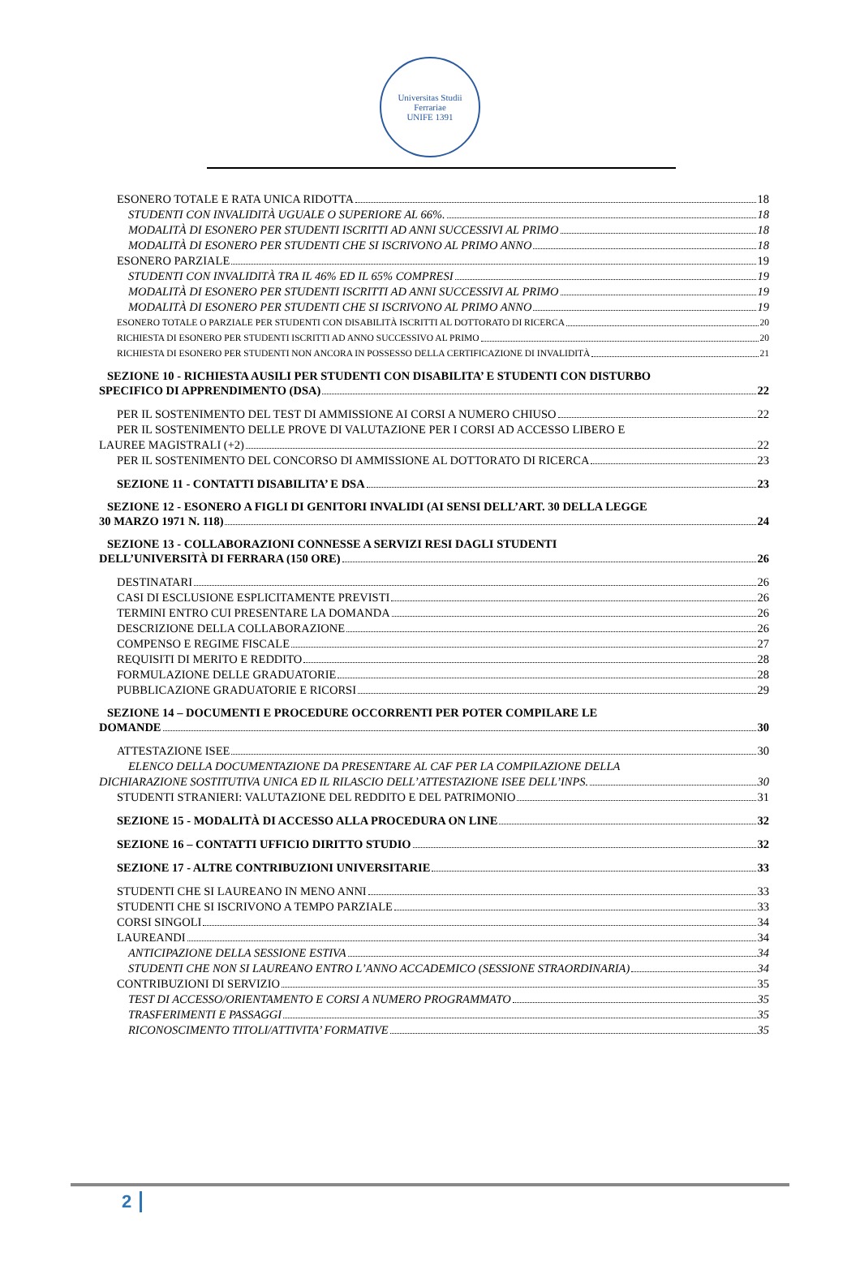Universitas Studii Ferrariae
UNIFE 1391
ESONERO TOTALE E RATA UNICA RIDOTTA 18
STUDENTI CON INVALIDITÀ UGUALE O SUPERIORE AL 66%. 18
MODALITÀ DI ESONERO PER STUDENTI ISCRITTI AD ANNI SUCCESSIVI AL PRIMO 18
MODALITÀ DI ESONERO PER STUDENTI CHE SI ISCRIVONO AL PRIMO ANNO 18
ESONERO PARZIALE 19
STUDENTI CON INVALIDITÀ TRA IL 46% ED IL 65% COMPRESI 19
MODALITÀ DI ESONERO PER STUDENTI ISCRITTI AD ANNI SUCCESSIVI AL PRIMO 19
MODALITÀ DI ESONERO PER STUDENTI CHE SI ISCRIVONO AL PRIMO ANNO 19
ESONERO TOTALE O PARZIALE PER STUDENTI CON DISABILITÀ ISCRITTI AL DOTTORATO DI RICERCA 20
RICHIESTA DI ESONERO PER STUDENTI ISCRITTI AD ANNO SUCCESSIVO AL PRIMO 20
RICHIESTA DI ESONERO PER STUDENTI NON ANCORA IN POSSESSO DELLA CERTIFICAZIONE DI INVALIDITÀ 21
SEZIONE 10 - RICHIESTA AUSILI PER STUDENTI CON DISABILITA’ E STUDENTI CON DISTURBO
SPECIFICO DI APPRENDIMENTO (DSA) 22
PER IL SOSTENIMENTO DEL TEST DI AMMISSIONE AI CORSI A NUMERO CHIUSO 22
PER IL SOSTENIMENTO DELLE PROVE DI VALUTAZIONE PER I CORSI AD ACCESSO LIBERO E
LAUREE MAGISTRALI (+2) 22
PER IL SOSTENIMENTO DEL CONCORSO DI AMMISSIONE AL DOTTORATO DI RICERCA 23
SEZIONE 11 - CONTATTI DISABILITA’ E DSA 23
SEZIONE 12 - ESONERO A FIGLI DI GENITORI INVALIDI (AI SENSI DELL’ART. 30 DELLA LEGGE
30 MARZO 1971 N. 118) 24
SEZIONE 13 - COLLABORAZIONI CONNESSE A SERVIZI RESI DAGLI STUDENTI
DELL’UNIVERSITÀ DI FERRARA (150 ORE) 26
DESTINATARI 26
CASI DI ESCLUSIONE ESPLICITAMENTE PREVISTI 26
TERMINI ENTRO CUI PRESENTARE LA DOMANDA 26
DESCRIZIONE DELLA COLLABORAZIONE 26
COMPENSO E REGIME FISCALE 27
REQUISITI DI MERITO E REDDITO 28
FORMULAZIONE DELLE GRADUATORIE 28
PUBBLICAZIONE GRADUATORIE E RICORSI 29
SEZIONE 14 – DOCUMENTI E PROCEDURE OCCORRENTI PER POTER COMPILARE LE
DOMANDE 30
ATTESTAZIONE ISEE 30
ELENCO DELLA DOCUMENTAZIONE DA PRESENTARE AL CAF PER LA COMPILAZIONE DELLA
DICHIARAZIONE SOSTITUTIVA UNICA ED IL RILASCIO DELL’ATTESTAZIONE ISEE DELL’INPS. 30
STUDENTI STRANIERI: VALUTAZIONE DEL REDDITO E DEL PATRIMONIO 31
SEZIONE 15 - MODALITÀ DI ACCESSO ALLA PROCEDURA ON LINE 32
SEZIONE 16 – CONTATTI UFFICIO DIRITTO STUDIO 32
SEZIONE 17 - ALTRE CONTRIBUZIONI UNIVERSITARIE 33
STUDENTI CHE SI LAUREANO IN MENO ANNI 33
STUDENTI CHE SI ISCRIVONO A TEMPO PARZIALE 33
CORSI SINGOLI 34
LAUREANDI 34
ANTICIPAZIONE DELLA SESSIONE ESTIVA 34
STUDENTI CHE NON SI LAUREANO ENTRO L’ANNO ACCADEMICO (SESSIONE STRAORDINARIA) 34
CONTRIBUZIONI DI SERVIZIO 35
TEST DI ACCESSO/ORIENTAMENTO E CORSI A NUMERO PROGRAMMATO 35
TRASFERIMENTI E PASSAGGI 35
RICONOSCIMENTO TITOLI/ATTIVITA’ FORMATIVE 35
2